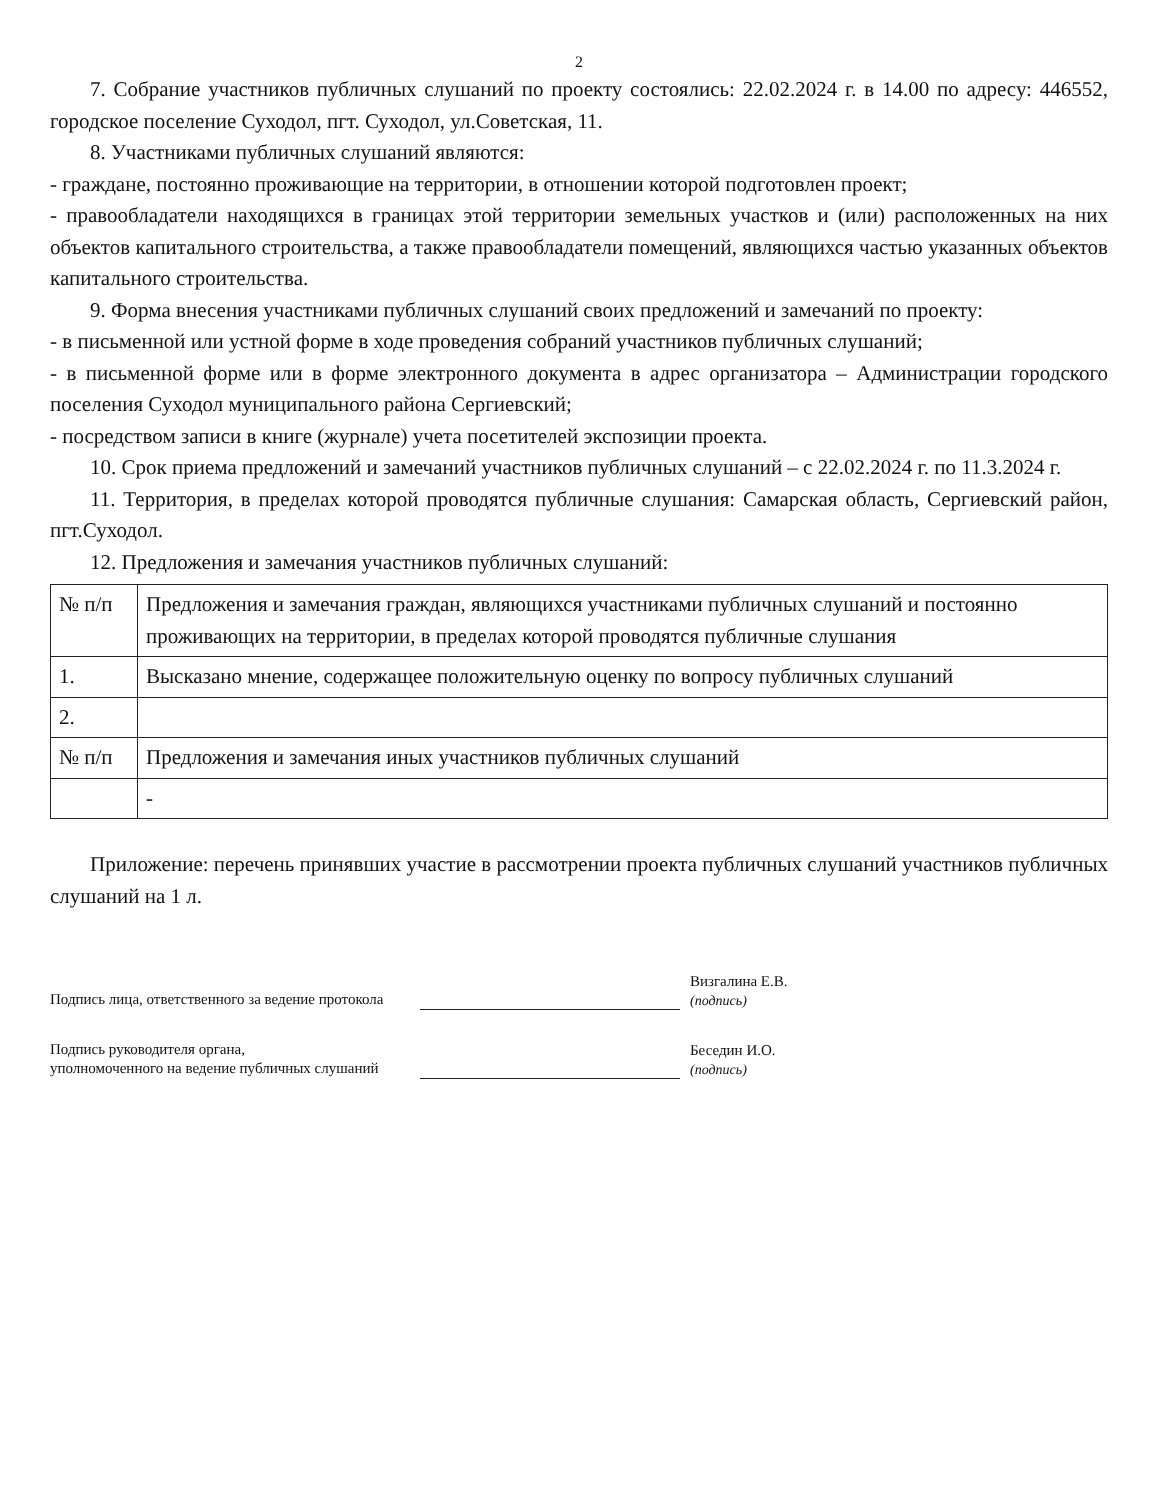2
7. Собрание участников публичных слушаний по проекту состоялись: 22.02.2024 г. в 14.00 по адресу: 446552, городское поселение Суходол, пгт. Суходол, ул.Советская, 11.
8. Участниками публичных слушаний являются:
- граждане, постоянно проживающие на территории, в отношении которой подготовлен проект;
- правообладатели находящихся в границах этой территории земельных участков и (или) расположенных на них объектов капитального строительства, а также правообладатели помещений, являющихся частью указанных объектов капитального строительства.
9. Форма внесения участниками публичных слушаний своих предложений и замечаний по проекту:
- в письменной или устной форме в ходе проведения собраний участников публичных слушаний;
- в письменной форме или в форме электронного документа в адрес организатора – Администрации городского поселения Суходол муниципального района Сергиевский;
- посредством записи в книге (журнале) учета посетителей экспозиции проекта.
10. Срок приема предложений и замечаний участников публичных слушаний – с 22.02.2024 г. по 11.3.2024 г.
11. Территория, в пределах которой проводятся публичные слушания: Самарская область, Сергиевский район, пгт.Суходол.
12. Предложения и замечания участников публичных слушаний:
| № п/п | Предложения и замечания граждан, являющихся участниками публичных слушаний и постоянно проживающих на территории, в пределах которой проводятся публичные слушания |
| 1. | Высказано мнение, содержащее положительную оценку по вопросу публичных слушаний |
| 2. | |
| № п/п | Предложения и замечания иных участников публичных слушаний |
| | - |
Приложение: перечень принявших участие в рассмотрении проекта публичных слушаний участников публичных слушаний на 1 л.
Подпись лица, ответственного за ведение протокола
Визгалина Е.В.
(подпись)
Подпись руководителя органа,
уполномоченного на ведение публичных слушаний
Беседин И.О.
(подпись)